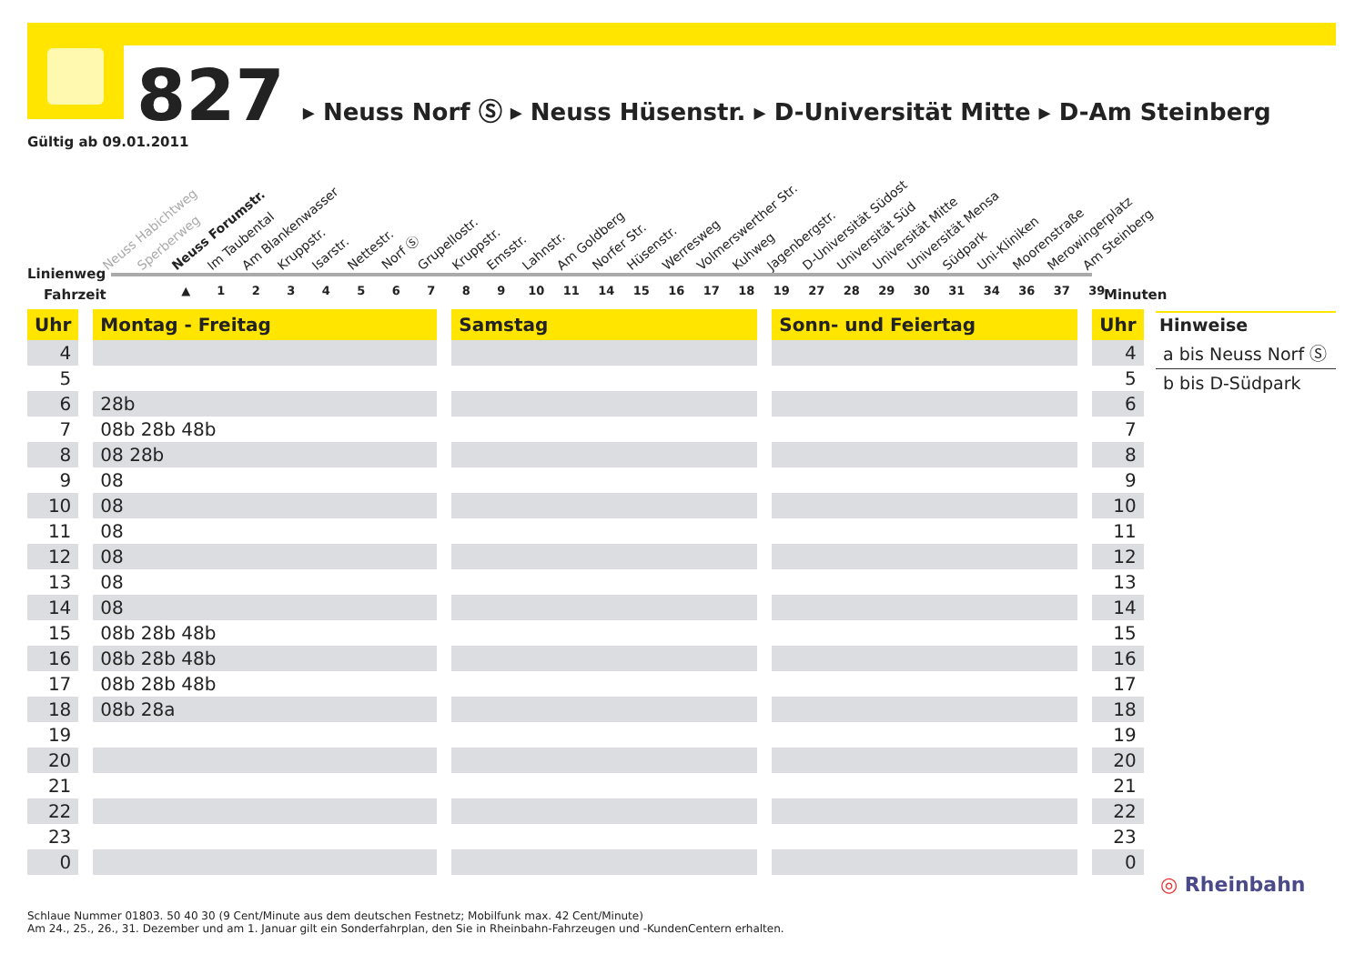827 ▸ Neuss Norf Ⓢ ▸ Neuss Hüsenstr. ▸ D-Universität Mitte ▸ D-Am Steinberg
Gültig ab 09.01.2011
Neuss Habichtweg Sperberweg Neuss Forumstr. Im Taubental Am Blankenwasser Kruppstr. Isarstr. Nettestr. Norf Ⓢ Grupellostr. Kruppstr. Emsstr. Lahnstr. Am Goldberg Norfer Str. Hüsenstr. Werresweg Volmerswerther Str. Kuhweg Jagenbergstr. D-Universität Südost Universität Süd Universität Mitte Universität Mensa Südpark Uni-Kliniken Moorenstraße Merowingerplatz Am Steinberg
Linienweg
Fahrzeit
▲ 123456789 10 11 14 15 16 17 18 19 27 28 29 30 31 34 36 37 39
Minuten
| Uhr | | Montag - Freitag | | Samstag | | Sonn- und Feiertag | | Uhr |
| 4 | | | | | | | | 4 |
| 5 | | | | | | | | 5 |
| 6 | | 28b | | | | | | 6 |
| 7 | | 08b 28b 48b | | | | | | 7 |
| 8 | | 08 28b | | | | | | 8 |
| 9 | | 08 | | | | | | 9 |
| 10 | | 08 | | | | | | 10 |
| 11 | | 08 | | | | | | 11 |
| 12 | | 08 | | | | | | 12 |
| 13 | | 08 | | | | | | 13 |
| 14 | | 08 | | | | | | 14 |
| 15 | | 08b 28b 48b | | | | | | 15 |
| 16 | | 08b 28b 48b | | | | | | 16 |
| 17 | | 08b 28b 48b | | | | | | 17 |
| 18 | | 08b 28a | | | | | | 18 |
| 19 | | | | | | | | 19 |
| 20 | | | | | | | | 20 |
| 21 | | | | | | | | 21 |
| 22 | | | | | | | | 22 |
| 23 | | | | | | | | 23 |
| 0 | | | | | | | | 0 |
Hinweise
a bis Neuss Norf Ⓢ
b bis D-Südpark
◎ Rheinbahn
Schlaue Nummer 01803. 50 40 30 (9 Cent/Minute aus dem deutschen Festnetz; Mobilfunk max. 42 Cent/Minute)
Am 24., 25., 26., 31. Dezember und am 1. Januar gilt ein Sonderfahrplan, den Sie in Rheinbahn-Fahrzeugen und -KundenCentern erhalten.